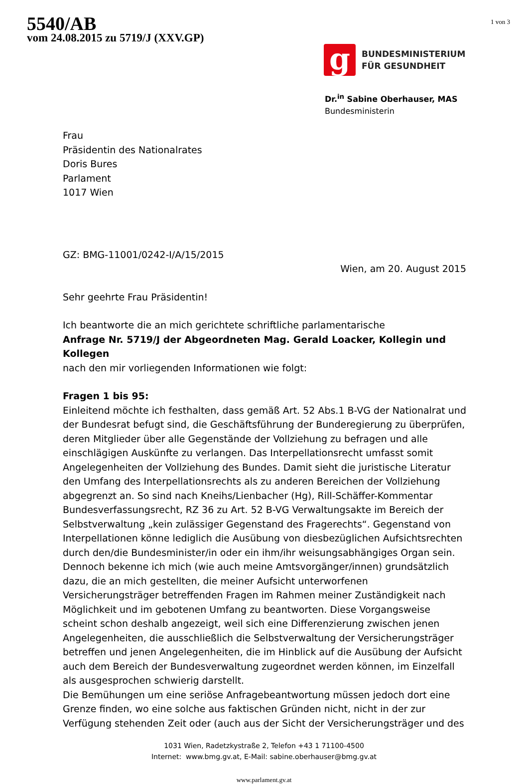5540/AB
vom 24.08.2015 zu 5719/J (XXV.GP)
1 von 3
g
BUNDESMINISTERIUM
FÜR GESUNDHEIT
Dr.<sup>in</sup> Sabine Oberhauser, MAS
Bundesministerin
Frau
Präsidentin des Nationalrates
Doris Bures
Parlament
1017 Wien
GZ: BMG-11001/0242-I/A/15/2015
Wien, am 20. August 2015
Sehr geehrte Frau Präsidentin!
Ich beantworte die an mich gerichtete schriftliche parlamentarische
Anfrage Nr. 5719/J der Abgeordneten Mag. Gerald Loacker, Kollegin und Kollegen
nach den mir vorliegenden Informationen wie folgt:
Fragen 1 bis 95:
Einleitend möchte ich festhalten, dass gemäß Art. 52 Abs.1 B-VG der Nationalrat und der Bundesrat befugt sind, die Geschäftsführung der Bunderegierung zu überprüfen, deren Mitglieder über alle Gegenstände der Vollziehung zu befragen und alle einschlägigen Auskünfte zu verlangen. Das Interpellationsrecht umfasst somit Angelegenheiten der Vollziehung des Bundes. Damit sieht die juristische Literatur den Umfang des Interpellationsrechts als zu anderen Bereichen der Vollziehung abgegrenzt an. So sind nach Kneihs/Lienbacher (Hg), Rill-Schäffer-Kommentar Bundesverfassungsrecht, RZ 36 zu Art. 52 B-VG Verwaltungsakte im Bereich der Selbstverwaltung „kein zulässiger Gegenstand des Fragerechts“. Gegenstand von Interpellationen könne lediglich die Ausübung von diesbezüglichen Aufsichtsrechten durch den/die Bundesminister/in oder ein ihm/ihr weisungsabhängiges Organ sein. Dennoch bekenne ich mich (wie auch meine Amtsvorgänger/innen) grundsätzlich dazu, die an mich gestellten, die meiner Aufsicht unterworfenen Versicherungsträger betreffenden Fragen im Rahmen meiner Zuständigkeit nach Möglichkeit und im gebotenen Umfang zu beantworten. Diese Vorgangsweise scheint schon deshalb angezeigt, weil sich eine Differenzierung zwischen jenen Angelegenheiten, die ausschließlich die Selbstverwaltung der Versicherungsträger betreffen und jenen Angelegenheiten, die im Hinblick auf die Ausübung der Aufsicht auch dem Bereich der Bundesverwaltung zugeordnet werden können, im Einzelfall als ausgesprochen schwierig darstellt.
Die Bemühungen um eine seriöse Anfragebeantwortung müssen jedoch dort eine Grenze finden, wo eine solche aus faktischen Gründen nicht, nicht in der zur Verfügung stehenden Zeit oder (auch aus der Sicht der Versicherungsträger und des
1031 Wien, Radetzkystraße 2, Telefon +43 1 71100-4500
Internet: www.bmg.gv.at, E-Mail: sabine.oberhauser@bmg.gv.at
www.parlament.gv.at